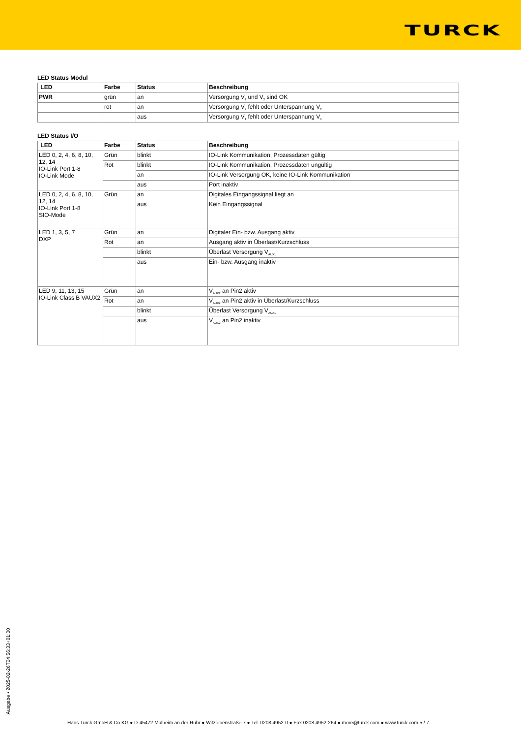TURCK
LED Status Modul
| LED | Farbe | Status | Beschreibung |
| --- | --- | --- | --- |
| PWR | grün | an | Versorgung V<sub>1</sub> und V<sub>2</sub> sind OK |
| | rot | an | Versorgung V<sub>2</sub> fehlt oder Unterspannung V<sub>2</sub> |
| | | aus | Versorgung V<sub>1</sub> fehlt oder Unterspannung V<sub>1</sub> |
LED Status I/O
| LED | Farbe | Status | Beschreibung |
| --- | --- | --- | --- |
| LED 0, 2, 4, 6, 8, 10, 12, 14 IO-Link Port 1-8 IO-Link Mode | Grün | blinkt | IO-Link Kommunikation, Prozessdaten gültig |
| | Rot | blinkt | IO-Link Kommunikation, Prozessdaten ungültig |
| | | an | IO-Link Versorgung OK, keine IO-Link Kommunikation |
| | | aus | Port inaktiv |
| LED 0, 2, 4, 6, 8, 10, 12, 14 IO-Link Port 1-8 SIO-Mode | Grün | an | Digitales Eingangssignal liegt an |
| | | aus | Kein Eingangssignal |
| LED 1, 3, 5, 7 DXP | Grün | an | Digitaler Ein- bzw. Ausgang aktiv |
| | Rot | an | Ausgang aktiv in Überlast/Kurzschluss |
| | | blinkt | Überlast Versorgung V<sub>AUX1</sub> |
| | | aus | Ein- bzw. Ausgang inaktiv |
| LED 9, 11, 13, 15 IO-Link Class B VAUX2 | Grün | an | V<sub>AUX2</sub> an Pin2 aktiv |
| | Rot | an | V<sub>AUX2</sub> an Pin2 aktiv in Überlast/Kurzschluss |
| | | blinkt | Überlast Versorgung V<sub>AUX1</sub> |
| | | aus | V<sub>AUX2</sub> an Pin2 inaktiv |
Ausgabe • 2025-02-26T04:56:33+01:00
Hans Turck GmbH & Co.KG ● D-45472 Mülheim an der Ruhr ● Witzlebenstraße 7 ● Tel. 0208 4952-0 ● Fax 0208 4952-264 ● more@turck.com ● www.turck.com 5 / 7